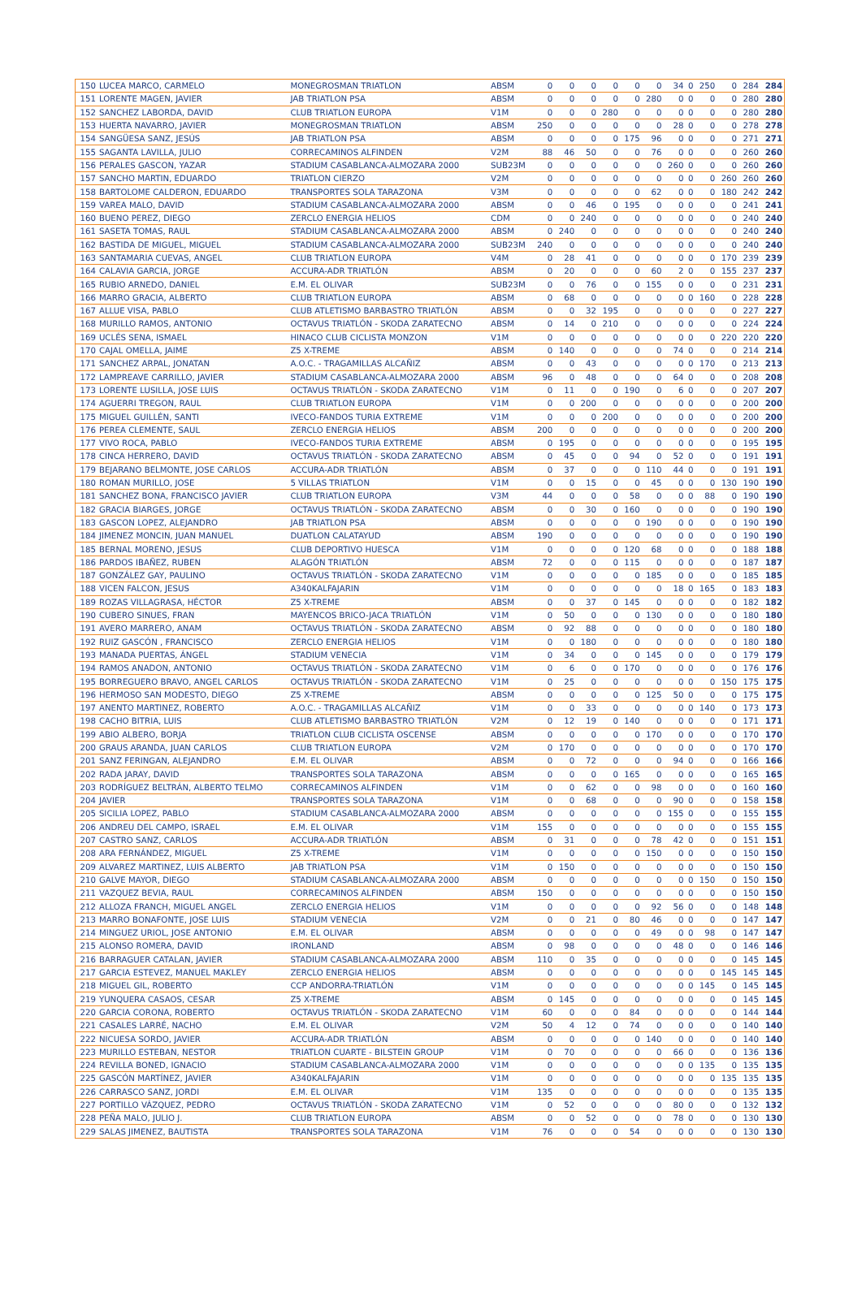| 150 | LUCEA MARCO, CARMELO | MONEGROSMAN TRIATLON | ABSM | 0 | 0 | 0 | 0 | 0 | 0 | 34 | 0 | 250 | 0 | 284 | 284 |
| 151 | LORENTE MAGEN, JAVIER | JAB TRIATLON PSA | ABSM | 0 | 0 | 0 | 0 | 0 | 280 | 0 | 0 | 0 | 0 | 280 | 280 |
| 152 | SANCHEZ LABORDA, DAVID | CLUB TRIATLON EUROPA | V1M | 0 | 0 | 0 | 280 | 0 | 0 | 0 | 0 | 0 | 0 | 280 | 280 |
| 153 | HUERTA NAVARRO, JAVIER | MONEGROSMAN TRIATLON | ABSM | 250 | 0 | 0 | 0 | 0 | 0 | 28 | 0 | 0 | 0 | 278 | 278 |
| 154 | SANGÜESA SANZ, JESÚS | JAB TRIATLON PSA | ABSM | 0 | 0 | 0 | 0 | 175 | 96 | 0 | 0 | 0 | 0 | 271 | 271 |
| 155 | SAGANTA LAVILLA, JULIO | CORRECAMINOS ALFINDEN | V2M | 88 | 46 | 50 | 0 | 0 | 76 | 0 | 0 | 0 | 0 | 260 | 260 |
| 156 | PERALES GASCON, YAZAR | STADIUM CASABLANCA-ALMOZARA 2000 | SUB23M | 0 | 0 | 0 | 0 | 0 | 0 | 260 | 0 | 0 | 0 | 260 | 260 |
| 157 | SANCHO MARTIN, EDUARDO | TRIATLON CIERZO | V2M | 0 | 0 | 0 | 0 | 0 | 0 | 0 | 0 | 0 | 260 | 260 | 260 |
| 158 | BARTOLOME CALDERON, EDUARDO | TRANSPORTES SOLA TARAZONA | V3M | 0 | 0 | 0 | 0 | 0 | 62 | 0 | 0 | 0 | 180 | 242 | 242 |
| 159 | VAREA MALO, DAVID | STADIUM CASABLANCA-ALMOZARA 2000 | ABSM | 0 | 0 | 46 | 0 | 195 | 0 | 0 | 0 | 0 | 0 | 241 | 241 |
| 160 | BUENO PEREZ, DIEGO | ZERCLO ENERGIA HELIOS | CDM | 0 | 0 | 240 | 0 | 0 | 0 | 0 | 0 | 0 | 0 | 240 | 240 |
| 161 | SASETA TOMAS, RAUL | STADIUM CASABLANCA-ALMOZARA 2000 | ABSM | 0 | 240 | 0 | 0 | 0 | 0 | 0 | 0 | 0 | 0 | 240 | 240 |
| 162 | BASTIDA DE MIGUEL, MIGUEL | STADIUM CASABLANCA-ALMOZARA 2000 | SUB23M | 240 | 0 | 0 | 0 | 0 | 0 | 0 | 0 | 0 | 0 | 240 | 240 |
| 163 | SANTAMARIA CUEVAS, ANGEL | CLUB TRIATLON EUROPA | V4M | 0 | 28 | 41 | 0 | 0 | 0 | 0 | 0 | 0 | 170 | 239 | 239 |
| 164 | CALAVIA GARCIA, JORGE | ACCURA-ADR TRIATLÓN | ABSM | 0 | 20 | 0 | 0 | 0 | 60 | 2 | 0 | 0 | 155 | 237 | 237 |
| 165 | RUBIO ARNEDO, DANIEL | E.M. EL OLIVAR | SUB23M | 0 | 0 | 76 | 0 | 0 | 155 | 0 | 0 | 0 | 0 | 231 | 231 |
| 166 | MARRO GRACIA, ALBERTO | CLUB TRIATLON EUROPA | ABSM | 0 | 68 | 0 | 0 | 0 | 0 | 0 | 0 | 160 | 0 | 228 | 228 |
| 167 | ALLUE VISA, PABLO | CLUB ATLETISMO BARBASTRO TRIATLÓN | ABSM | 0 | 0 | 32 | 195 | 0 | 0 | 0 | 0 | 0 | 0 | 227 | 227 |
| 168 | MURILLO RAMOS, ANTONIO | OCTAVUS TRIATLÓN - SKODA ZARATECNO | ABSM | 0 | 14 | 0 | 210 | 0 | 0 | 0 | 0 | 0 | 0 | 224 | 224 |
| 169 | UCLÉS SENA, ISMAEL | HINACO CLUB CICLISTA MONZON | V1M | 0 | 0 | 0 | 0 | 0 | 0 | 0 | 0 | 0 | 220 | 220 | 220 |
| 170 | CAJAL OMELLA, JAIME | Z5 X-TREME | ABSM | 0 | 140 | 0 | 0 | 0 | 0 | 74 | 0 | 0 | 0 | 214 | 214 |
| 171 | SANCHEZ ARPAL, JONATAN | A.O.C. - TRAGAMILLAS ALCAÑIZ | ABSM | 0 | 0 | 43 | 0 | 0 | 0 | 0 | 0 | 170 | 0 | 213 | 213 |
| 172 | LAMPREAVE CARRILLO, JAVIER | STADIUM CASABLANCA-ALMOZARA 2000 | ABSM | 96 | 0 | 48 | 0 | 0 | 0 | 64 | 0 | 0 | 0 | 208 | 208 |
| 173 | LORENTE LUSILLA, JOSE LUIS | OCTAVUS TRIATLÓN - SKODA ZARATECNO | V1M | 0 | 11 | 0 | 0 | 190 | 0 | 6 | 0 | 0 | 0 | 207 | 207 |
| 174 | AGUERRI TREGON, RAUL | CLUB TRIATLON EUROPA | V1M | 0 | 0 | 200 | 0 | 0 | 0 | 0 | 0 | 0 | 0 | 200 | 200 |
| 175 | MIGUEL GUILLÉN, SANTI | IVECO-FANDOS TURIA EXTREME | V1M | 0 | 0 | 0 | 200 | 0 | 0 | 0 | 0 | 0 | 0 | 200 | 200 |
| 176 | PEREA CLEMENTE, SAUL | ZERCLO ENERGIA HELIOS | ABSM | 200 | 0 | 0 | 0 | 0 | 0 | 0 | 0 | 0 | 0 | 200 | 200 |
| 177 | VIVO ROCA, PABLO | IVECO-FANDOS TURIA EXTREME | ABSM | 0 | 195 | 0 | 0 | 0 | 0 | 0 | 0 | 0 | 0 | 195 | 195 |
| 178 | CINCA HERRERO, DAVID | OCTAVUS TRIATLÓN - SKODA ZARATECNO | ABSM | 0 | 45 | 0 | 0 | 94 | 0 | 52 | 0 | 0 | 0 | 191 | 191 |
| 179 | BEJARANO BELMONTE, JOSE CARLOS | ACCURA-ADR TRIATLÓN | ABSM | 0 | 37 | 0 | 0 | 0 | 110 | 44 | 0 | 0 | 0 | 191 | 191 |
| 180 | ROMAN MURILLO, JOSE | 5 VILLAS TRIATLON | V1M | 0 | 0 | 15 | 0 | 0 | 45 | 0 | 0 | 0 | 130 | 190 | 190 |
| 181 | SANCHEZ BONA, FRANCISCO JAVIER | CLUB TRIATLON EUROPA | V3M | 44 | 0 | 0 | 0 | 58 | 0 | 0 | 0 | 88 | 0 | 190 | 190 |
| 182 | GRACIA BIARGES, JORGE | OCTAVUS TRIATLÓN - SKODA ZARATECNO | ABSM | 0 | 0 | 30 | 0 | 160 | 0 | 0 | 0 | 0 | 0 | 190 | 190 |
| 183 | GASCON LOPEZ, ALEJANDRO | JAB TRIATLON PSA | ABSM | 0 | 0 | 0 | 0 | 0 | 190 | 0 | 0 | 0 | 0 | 190 | 190 |
| 184 | JIMENEZ MONCIN, JUAN MANUEL | DUATLON CALATAYUD | ABSM | 190 | 0 | 0 | 0 | 0 | 0 | 0 | 0 | 0 | 0 | 190 | 190 |
| 185 | BERNAL MORENO, JESUS | CLUB DEPORTIVO HUESCA | V1M | 0 | 0 | 0 | 0 | 120 | 68 | 0 | 0 | 0 | 0 | 188 | 188 |
| 186 | PARDOS IBAÑEZ, RUBEN | ALAGÓN TRIATLÓN | ABSM | 72 | 0 | 0 | 0 | 115 | 0 | 0 | 0 | 0 | 0 | 187 | 187 |
| 187 | GONZÁLEZ GAY, PAULINO | OCTAVUS TRIATLÓN - SKODA ZARATECNO | V1M | 0 | 0 | 0 | 0 | 0 | 185 | 0 | 0 | 0 | 0 | 185 | 185 |
| 188 | VICEN FALCON, JESUS | A340KALFAJARIN | V1M | 0 | 0 | 0 | 0 | 0 | 0 | 18 | 0 | 165 | 0 | 183 | 183 |
| 189 | ROZAS VILLAGRASA, HÉCTOR | Z5 X-TREME | ABSM | 0 | 0 | 37 | 0 | 145 | 0 | 0 | 0 | 0 | 0 | 182 | 182 |
| 190 | CUBERO SINUES, FRAN | MAYENCOS BRICO-JACA TRIATLÓN | V1M | 0 | 50 | 0 | 0 | 0 | 130 | 0 | 0 | 0 | 0 | 180 | 180 |
| 191 | AVERO MARRERO, ANAM | OCTAVUS TRIATLÓN - SKODA ZARATECNO | ABSM | 0 | 92 | 88 | 0 | 0 | 0 | 0 | 0 | 0 | 0 | 180 | 180 |
| 192 | RUIZ GASCÓN , FRANCISCO | ZERCLO ENERGIA HELIOS | V1M | 0 | 0 | 180 | 0 | 0 | 0 | 0 | 0 | 0 | 0 | 180 | 180 |
| 193 | MANADA PUERTAS, ÁNGEL | STADIUM VENECIA | V1M | 0 | 34 | 0 | 0 | 0 | 145 | 0 | 0 | 0 | 0 | 179 | 179 |
| 194 | RAMOS ANADON, ANTONIO | OCTAVUS TRIATLÓN - SKODA ZARATECNO | V1M | 0 | 6 | 0 | 0 | 170 | 0 | 0 | 0 | 0 | 0 | 176 | 176 |
| 195 | BORREGUERO BRAVO, ANGEL CARLOS | OCTAVUS TRIATLÓN - SKODA ZARATECNO | V1M | 0 | 25 | 0 | 0 | 0 | 0 | 0 | 0 | 0 | 150 | 175 | 175 |
| 196 | HERMOSO SAN MODESTO, DIEGO | Z5 X-TREME | ABSM | 0 | 0 | 0 | 0 | 0 | 125 | 50 | 0 | 0 | 0 | 175 | 175 |
| 197 | ANENTO MARTINEZ, ROBERTO | A.O.C. - TRAGAMILLAS ALCAÑIZ | V1M | 0 | 0 | 33 | 0 | 0 | 0 | 0 | 0 | 140 | 0 | 173 | 173 |
| 198 | CACHO BITRIA, LUIS | CLUB ATLETISMO BARBASTRO TRIATLÓN | V2M | 0 | 12 | 19 | 0 | 140 | 0 | 0 | 0 | 0 | 0 | 171 | 171 |
| 199 | ABIO ALBERO, BORJA | TRIATLON CLUB CICLISTA OSCENSE | ABSM | 0 | 0 | 0 | 0 | 0 | 170 | 0 | 0 | 0 | 0 | 170 | 170 |
| 200 | GRAUS ARANDA, JUAN CARLOS | CLUB TRIATLON EUROPA | V2M | 0 | 170 | 0 | 0 | 0 | 0 | 0 | 0 | 0 | 0 | 170 | 170 |
| 201 | SANZ FERINGAN, ALEJANDRO | E.M. EL OLIVAR | ABSM | 0 | 0 | 72 | 0 | 0 | 0 | 94 | 0 | 0 | 0 | 166 | 166 |
| 202 | RADA JARAY, DAVID | TRANSPORTES SOLA TARAZONA | ABSM | 0 | 0 | 0 | 0 | 165 | 0 | 0 | 0 | 0 | 0 | 165 | 165 |
| 203 | RODRÍGUEZ BELTRÁN, ALBERTO TELMO | CORRECAMINOS ALFINDEN | V1M | 0 | 0 | 62 | 0 | 0 | 98 | 0 | 0 | 0 | 0 | 160 | 160 |
| 204 | JAVIER | TRANSPORTES SOLA TARAZONA | V1M | 0 | 0 | 68 | 0 | 0 | 0 | 90 | 0 | 0 | 0 | 158 | 158 |
| 205 | SICILIA LOPEZ, PABLO | STADIUM CASABLANCA-ALMOZARA 2000 | ABSM | 0 | 0 | 0 | 0 | 0 | 0 | 155 | 0 | 0 | 0 | 155 | 155 |
| 206 | ANDREU DEL CAMPO, ISRAEL | E.M. EL OLIVAR | V1M | 155 | 0 | 0 | 0 | 0 | 0 | 0 | 0 | 0 | 0 | 155 | 155 |
| 207 | CASTRO SANZ, CARLOS | ACCURA-ADR TRIATLÓN | ABSM | 0 | 31 | 0 | 0 | 0 | 78 | 42 | 0 | 0 | 0 | 151 | 151 |
| 208 | ARA FERNÁNDEZ, MIGUEL | Z5 X-TREME | V1M | 0 | 0 | 0 | 0 | 0 | 150 | 0 | 0 | 0 | 0 | 150 | 150 |
| 209 | ALVAREZ MARTINEZ, LUIS ALBERTO | JAB TRIATLON PSA | V1M | 0 | 150 | 0 | 0 | 0 | 0 | 0 | 0 | 0 | 0 | 150 | 150 |
| 210 | GALVE MAYOR, DIEGO | STADIUM CASABLANCA-ALMOZARA 2000 | ABSM | 0 | 0 | 0 | 0 | 0 | 0 | 0 | 0 | 150 | 0 | 150 | 150 |
| 211 | VAZQUEZ BEVIA, RAUL | CORRECAMINOS ALFINDEN | ABSM | 150 | 0 | 0 | 0 | 0 | 0 | 0 | 0 | 0 | 0 | 150 | 150 |
| 212 | ALLOZA FRANCH, MIGUEL ANGEL | ZERCLO ENERGIA HELIOS | V1M | 0 | 0 | 0 | 0 | 0 | 92 | 56 | 0 | 0 | 0 | 148 | 148 |
| 213 | MARRO BONAFONTE, JOSE LUIS | STADIUM VENECIA | V2M | 0 | 0 | 21 | 0 | 80 | 46 | 0 | 0 | 0 | 0 | 147 | 147 |
| 214 | MINGUEZ URIOL, JOSE ANTONIO | E.M. EL OLIVAR | ABSM | 0 | 0 | 0 | 0 | 0 | 49 | 0 | 0 | 98 | 0 | 147 | 147 |
| 215 | ALONSO ROMERA, DAVID | IRONLAND | ABSM | 0 | 98 | 0 | 0 | 0 | 0 | 48 | 0 | 0 | 0 | 146 | 146 |
| 216 | BARRAGUER CATALAN, JAVIER | STADIUM CASABLANCA-ALMOZARA 2000 | ABSM | 110 | 0 | 35 | 0 | 0 | 0 | 0 | 0 | 0 | 0 | 145 | 145 |
| 217 | GARCIA ESTEVEZ, MANUEL MAKLEY | ZERCLO ENERGIA HELIOS | ABSM | 0 | 0 | 0 | 0 | 0 | 0 | 0 | 0 | 0 | 145 | 145 | 145 |
| 218 | MIGUEL GIL, ROBERTO | CCP ANDORRA-TRIATLÓN | V1M | 0 | 0 | 0 | 0 | 0 | 0 | 0 | 0 | 145 | 0 | 145 | 145 |
| 219 | YUNQUERA CASAOS, CESAR | Z5 X-TREME | ABSM | 0 | 145 | 0 | 0 | 0 | 0 | 0 | 0 | 0 | 0 | 145 | 145 |
| 220 | GARCIA CORONA, ROBERTO | OCTAVUS TRIATLÓN - SKODA ZARATECNO | V1M | 60 | 0 | 0 | 0 | 84 | 0 | 0 | 0 | 0 | 0 | 144 | 144 |
| 221 | CASALES LARRÉ, NACHO | E.M. EL OLIVAR | V2M | 50 | 4 | 12 | 0 | 74 | 0 | 0 | 0 | 0 | 0 | 140 | 140 |
| 222 | NICUESA SORDO, JAVIER | ACCURA-ADR TRIATLÓN | ABSM | 0 | 0 | 0 | 0 | 0 | 140 | 0 | 0 | 0 | 0 | 140 | 140 |
| 223 | MURILLO ESTEBAN, NESTOR | TRIATLON CUARTE - BILSTEIN GROUP | V1M | 0 | 70 | 0 | 0 | 0 | 0 | 66 | 0 | 0 | 0 | 136 | 136 |
| 224 | REVILLA BONED, IGNACIO | STADIUM CASABLANCA-ALMOZARA 2000 | V1M | 0 | 0 | 0 | 0 | 0 | 0 | 0 | 0 | 135 | 0 | 135 | 135 |
| 225 | GASCÓN MARTÍNEZ, JAVIER | A340KALFAJARIN | V1M | 0 | 0 | 0 | 0 | 0 | 0 | 0 | 0 | 0 | 135 | 135 | 135 |
| 226 | CARRASCO SANZ, JORDI | E.M. EL OLIVAR | V1M | 135 | 0 | 0 | 0 | 0 | 0 | 0 | 0 | 0 | 0 | 135 | 135 |
| 227 | PORTILLO VÁZQUEZ, PEDRO | OCTAVUS TRIATLÓN - SKODA ZARATECNO | V1M | 0 | 52 | 0 | 0 | 0 | 0 | 80 | 0 | 0 | 0 | 132 | 132 |
| 228 | PEÑA MALO, JULIO J. | CLUB TRIATLON EUROPA | ABSM | 0 | 0 | 52 | 0 | 0 | 0 | 78 | 0 | 0 | 0 | 130 | 130 |
| 229 | SALAS JIMENEZ, BAUTISTA | TRANSPORTES SOLA TARAZONA | V1M | 76 | 0 | 0 | 0 | 54 | 0 | 0 | 0 | 0 | 0 | 130 | 130 |